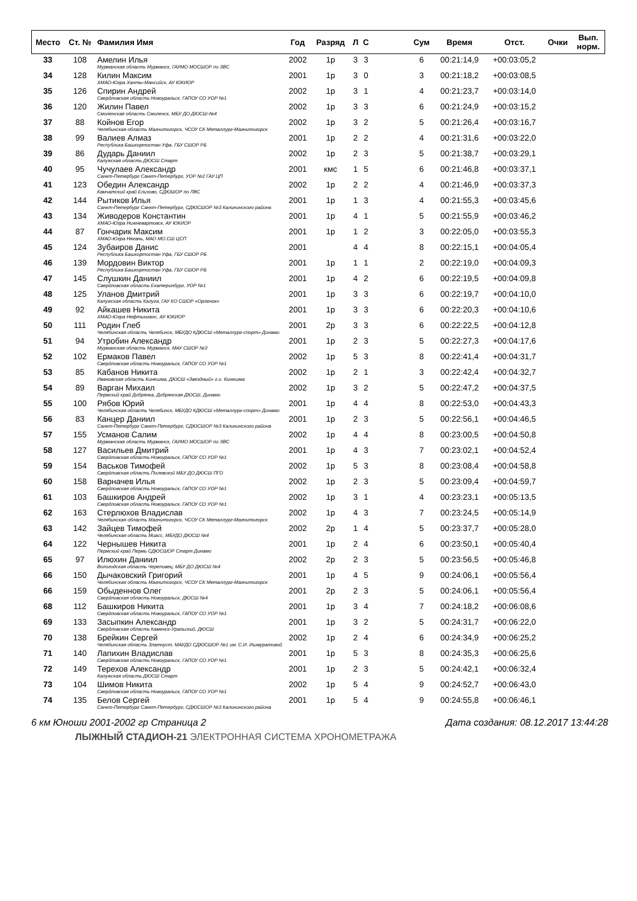| Место | Ст. № | Фамилия Имя | Год | Разряд | Л | С | | Сум | Время | Отст. | Очки | Вып. норм. |
| --- | --- | --- | --- | --- | --- | --- | --- | --- | --- | --- | --- | --- |
| 33 | 108 | Амелин Илья Мурманская область Мурманск, ГАУМО МОСШОР по ЗВС | 2002 | 1р | 3 | 3 | | 6 | 00:21:14,9 | +00:03:05,2 | | |
| 34 | 128 | Килин Максим ХМАО-Югра Ханты-Мансийск, АУ ЮКИОР | 2001 | 1р | 3 | 0 | | 3 | 00:21:18,2 | +00:03:08,5 | | |
| 35 | 126 | Спирин Андрей Свердловская область Новоуральск, ГАПОУ СО УОР №1 | 2002 | 1р | 3 | 1 | | 4 | 00:21:23,7 | +00:03:14,0 | | |
| 36 | 120 | Жилин Павел Смоленская область Смоленск, МБУ ДО ДЮСШ-№4 | 2002 | 1р | 3 | 3 | | 6 | 00:21:24,9 | +00:03:15,2 | | |
| 37 | 88 | Койнов Егор Челябинская область Магнитогорск, ЧСОУ СК Металлург-Магнитогорск | 2002 | 1р | 3 | 2 | | 5 | 00:21:26,4 | +00:03:16,7 | | |
| 38 | 99 | Валиев Алмаз Республика Башкортостан Уфа, ГБУ СШОР РБ | 2001 | 1р | 2 | 2 | | 4 | 00:21:31,6 | +00:03:22,0 | | |
| 39 | 86 | Дударь Даниил Калужская область ДЮСШ Старт | 2002 | 1р | 2 | 3 | | 5 | 00:21:38,7 | +00:03:29,1 | | |
| 40 | 95 | Чучулаев Александр Санкт-Петербург Санкт-Петербург, УОР №2 ГАУ ЦП | 2001 | кмс | 1 | 5 | | 6 | 00:21:46,8 | +00:03:37,1 | | |
| 41 | 123 | Обедин Александр Камчатский край Елизово, СДЮШОР по ЛВС | 2002 | 1р | 2 | 2 | | 4 | 00:21:46,9 | +00:03:37,3 | | |
| 42 | 144 | Рытиков Илья Санкт-Петербург Санкт-Петербург, СДЮСШОР №3 Калининского района | 2001 | 1р | 1 | 3 | | 4 | 00:21:55,3 | +00:03:45,6 | | |
| 43 | 134 | Живодеров Константин ХМАО-Югра Нижневартовск, АУ ЮКИОР | 2001 | 1р | 4 | 1 | | 5 | 00:21:55,9 | +00:03:46,2 | | |
| 44 | 87 | Гончарик Максим ХМАО-Югра Нягань, МАО МО.СШ ЦСП | 2001 | 1р | 1 | 2 | | 3 | 00:22:05,0 | +00:03:55,3 | | |
| 45 | 124 | Зубаиров Данис Республика Башкортостан Уфа, ГБУ СШОР РБ | 2001 | | 4 | 4 | | 8 | 00:22:15,1 | +00:04:05,4 | | |
| 46 | 139 | Мордовин Виктор Республика Башкортостан Уфа, ГБУ СШОР РБ | 2001 | 1р | 1 | 1 | | 2 | 00:22:19,0 | +00:04:09,3 | | |
| 47 | 145 | Слушкин Даниил Свердловская область Екатеринбург, УОР №1 | 2001 | 1р | 4 | 2 | | 6 | 00:22:19,5 | +00:04:09,8 | | |
| 48 | 125 | Уланов Дмитрий Калужская область Калуга, ГАУ КО СШОР «Орленок» | 2001 | 1р | 3 | 3 | | 6 | 00:22:19,7 | +00:04:10,0 | | |
| 49 | 92 | Айкашев Никита ХМАО-Югра Нефтьюганс, АУ ЮКИОР | 2001 | 1р | 3 | 3 | | 6 | 00:22:20,3 | +00:04:10,6 | | |
| 50 | 111 | Родин Глеб Челябинская область Челябинск, МБУДО КДЮСШ «Металлург-спорт» Динамо | 2001 | 2р | 3 | 3 | | 6 | 00:22:22,5 | +00:04:12,8 | | |
| 51 | 94 | Утробин Александр Мурманская область Мурманск, МАУ СШОР №3 | 2001 | 1р | 2 | 3 | | 5 | 00:22:27,3 | +00:04:17,6 | | |
| 52 | 102 | Ермаков Павел Свердловская область Новоуральск, ГАПОУ СО УОР №1 | 2002 | 1р | 5 | 3 | | 8 | 00:22:41,4 | +00:04:31,7 | | |
| 53 | 85 | Кабанов Никита Ивановская область Кинешма, ДЮСШ «Звездный» г.о. Кинешма | 2002 | 1р | 2 | 1 | | 3 | 00:22:42,4 | +00:04:32,7 | | |
| 54 | 89 | Варган Михаил Пермский край Добрянка, Добрянская ДЮСШ, Динамо | 2002 | 1р | 3 | 2 | | 5 | 00:22:47,2 | +00:04:37,5 | | |
| 55 | 100 | Рябов Юрий Челябинская область Челябинск, МБУДО КДЮСШ «Металлург-спорт» Динамо | 2001 | 1р | 4 | 4 | | 8 | 00:22:53,0 | +00:04:43,3 | | |
| 56 | 83 | Канцер Даниил Санкт-Петербург Санкт-Петербург, СДЮСШОР №3 Калининского района | 2001 | 1р | 2 | 3 | | 5 | 00:22:56,1 | +00:04:46,5 | | |
| 57 | 155 | Усманов Салим Мурманская область Мурманск, ГАУМО МОСШОР по ЗВС | 2002 | 1р | 4 | 4 | | 8 | 00:23:00,5 | +00:04:50,8 | | |
| 58 | 127 | Васильев Дмитрий Свердловская область Новоуральск, ГАПОУ СО УОР №1 | 2001 | 1р | 4 | 3 | | 7 | 00:23:02,1 | +00:04:52,4 | | |
| 59 | 154 | Васьков Тимофей Свердловская область Полевской МБУ ДО ДЮСШ ПГО | 2002 | 1р | 5 | 3 | | 8 | 00:23:08,4 | +00:04:58,8 | | |
| 60 | 158 | Варначев Илья Свердловская область Новоуральск, ГАПОУ СО УОР №1 | 2002 | 1р | 2 | 3 | | 5 | 00:23:09,4 | +00:04:59,7 | | |
| 61 | 103 | Башкиров Андрей Свердловская область Новоуральск, ГАПОУ СО УОР №1 | 2002 | 1р | 3 | 1 | | 4 | 00:23:23,1 | +00:05:13,5 | | |
| 62 | 163 | Стерлюхов Владислав Челябинская область Магнитогорск, ЧСОУ СК Металлург-Магнитогорск | 2002 | 1р | 4 | 3 | | 7 | 00:23:24,5 | +00:05:14,9 | | |
| 63 | 142 | Зайцев Тимофей Челябинская область Миасс, МБУДО ДЮСШ №4 | 2002 | 2р | 1 | 4 | | 5 | 00:23:37,7 | +00:05:28,0 | | |
| 64 | 122 | Чернышев Никита Пермский край Пермь СДЮСШОР Старт Динамо | 2001 | 1р | 2 | 4 | | 6 | 00:23:50,1 | +00:05:40,4 | | |
| 65 | 97 | Илюхин Даниил Вологодская область Череповец, МБУ ДО ДЮСШ №4 | 2002 | 2р | 2 | 3 | | 5 | 00:23:56,5 | +00:05:46,8 | | |
| 66 | 150 | Дычаковский Григорий Челябинская область Магнитогорск, ЧСОУ СК Металлург-Магнитогорск | 2001 | 1р | 4 | 5 | | 9 | 00:24:06,1 | +00:05:56,4 | | |
| 66 | 159 | Обыденнов Олег Свердловская область Новоуральск, ДЮСШ №4 | 2001 | 2р | 2 | 3 | | 5 | 00:24:06,1 | +00:05:56,4 | | |
| 68 | 112 | Башкиров Никита Свердловская область Новоуральск, ГАПОУ СО УОР №1 | 2001 | 1р | 3 | 4 | | 7 | 00:24:18,2 | +00:06:08,6 | | |
| 69 | 133 | Засыпкин Александр Свердловская область Каменск-Уральский, ДЮСШ | 2001 | 1р | 3 | 2 | | 5 | 00:24:31,7 | +00:06:22,0 | | |
| 70 | 138 | Брейкин Сергей Челябинская область Златоуст, МАУДО СДЮСШОР №1 им. С.И. Ишмуратовой | 2002 | 1р | 2 | 4 | | 6 | 00:24:34,9 | +00:06:25,2 | | |
| 71 | 140 | Лапихин Владислав Свердловская область Новоуральск, ГАПОУ СО УОР №1 | 2001 | 1р | 5 | 3 | | 8 | 00:24:35,3 | +00:06:25,6 | | |
| 72 | 149 | Терехов Александр Калужская область ДЮСШ Старт | 2001 | 1р | 2 | 3 | | 5 | 00:24:42,1 | +00:06:32,4 | | |
| 73 | 104 | Шимов Никита Свердловская область Новоуральск, ГАПОУ СО УОР №1 | 2002 | 1р | 5 | 4 | | 9 | 00:24:52,7 | +00:06:43,0 | | |
| 74 | 135 | Белов Сергей Санкт-Петербург Санкт-Петербург, СДЮСШОР №3 Калининского района | 2001 | 1р | 5 | 4 | | 9 | 00:24:55,8 | +00:06:46,1 | | |
6 км Юноши 2001-2002 гр Страница 2 Дата создания: 08.12.2017 13:44:28
ЛЫЖНЫЙ СТАДИОН-21 ЭЛЕКТРОННАЯ СИСТЕМА ХРОНОМЕТРАЖА